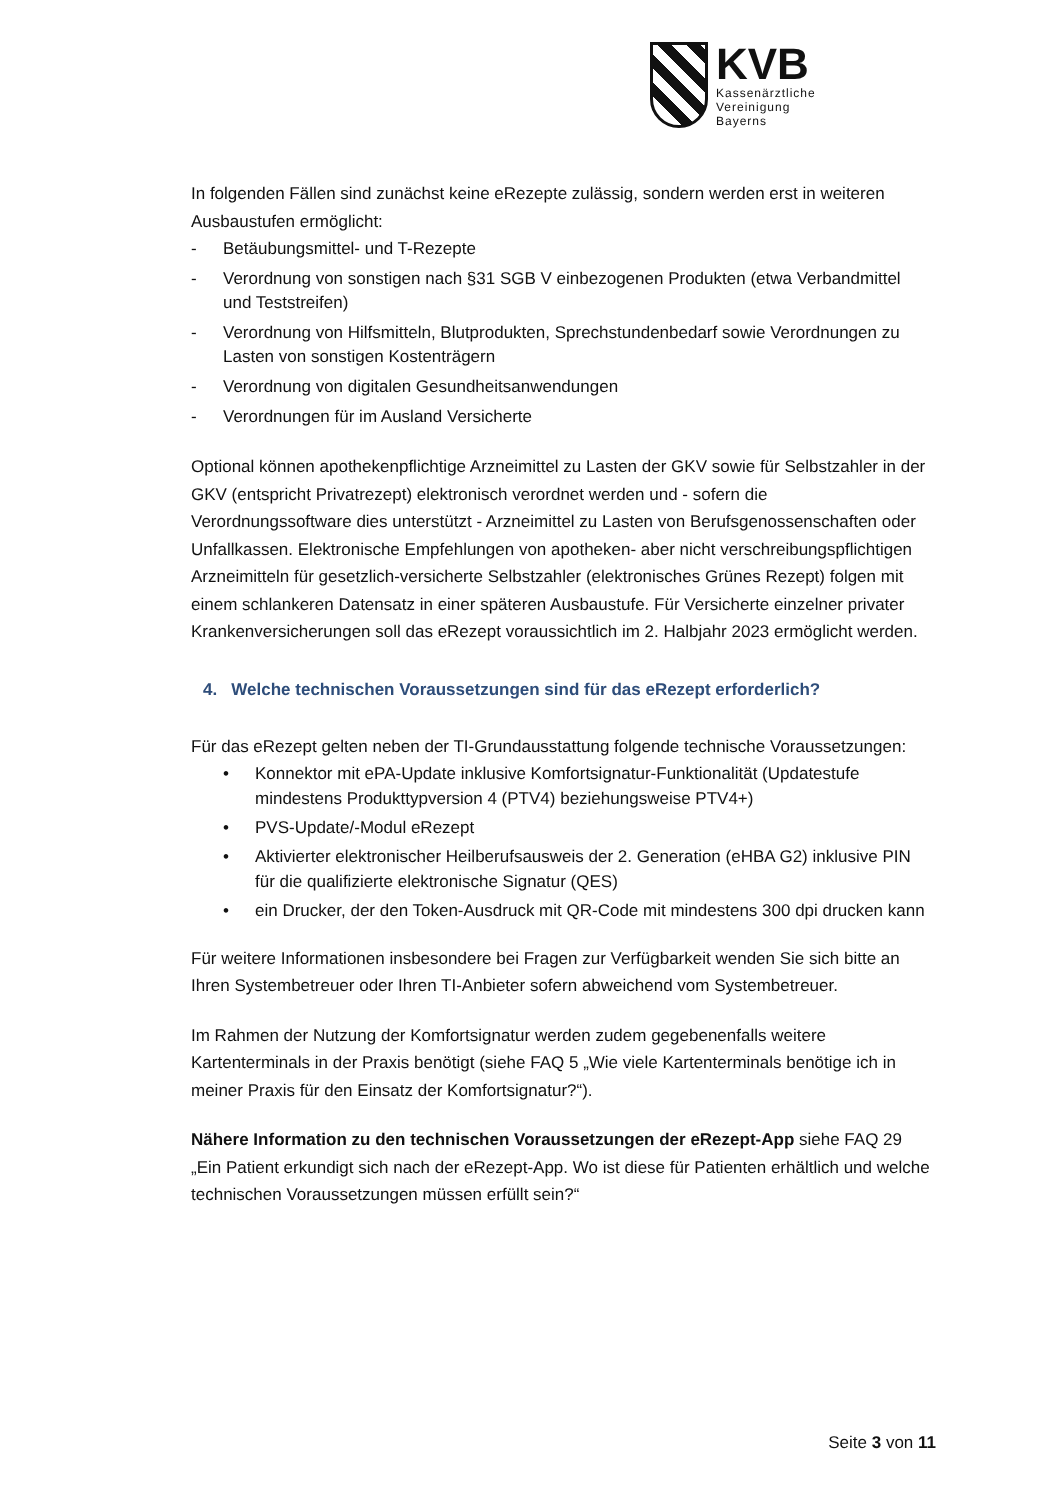KVB
Kassenärztliche
Vereinigung
Bayerns
In folgenden Fällen sind zunächst keine eRezepte zulässig, sondern werden erst in weiteren Ausbaustufen ermöglicht:
- Betäubungsmittel- und T-Rezepte
- Verordnung von sonstigen nach §31 SGB V einbezogenen Produkten (etwa Verbandmittel und Teststreifen)
- Verordnung von Hilfsmitteln, Blutprodukten, Sprechstundenbedarf sowie Verordnungen zu Lasten von sonstigen Kostenträgern
- Verordnung von digitalen Gesundheitsanwendungen
- Verordnungen für im Ausland Versicherte
Optional können apothekenpflichtige Arzneimittel zu Lasten der GKV sowie für Selbstzahler in der GKV (entspricht Privatrezept) elektronisch verordnet werden und - sofern die Verordnungssoftware dies unterstützt - Arzneimittel zu Lasten von Berufsgenossenschaften oder Unfallkassen. Elektronische Empfehlungen von apotheken- aber nicht verschreibungspflichtigen Arzneimitteln für gesetzlich-versicherte Selbstzahler (elektronisches Grünes Rezept) folgen mit einem schlankeren Datensatz in einer späteren Ausbaustufe. Für Versicherte einzelner privater Krankenversicherungen soll das eRezept voraussichtlich im 2. Halbjahr 2023 ermöglicht werden.
4. Welche technischen Voraussetzungen sind für das eRezept erforderlich?
Für das eRezept gelten neben der TI-Grundausstattung folgende technische Voraussetzungen:
• Konnektor mit ePA-Update inklusive Komfortsignatur-Funktionalität (Updatestufe mindestens Produkttypversion 4 (PTV4) beziehungsweise PTV4+)
• PVS-Update/-Modul eRezept
• Aktivierter elektronischer Heilberufsausweis der 2. Generation (eHBA G2) inklusive PIN für die qualifizierte elektronische Signatur (QES)
• ein Drucker, der den Token-Ausdruck mit QR-Code mit mindestens 300 dpi drucken kann
Für weitere Informationen insbesondere bei Fragen zur Verfügbarkeit wenden Sie sich bitte an Ihren Systembetreuer oder Ihren TI-Anbieter sofern abweichend vom Systembetreuer.
Im Rahmen der Nutzung der Komfortsignatur werden zudem gegebenenfalls weitere Kartenterminals in der Praxis benötigt (siehe FAQ 5 „Wie viele Kartenterminals benötige ich in meiner Praxis für den Einsatz der Komfortsignatur?“).
Nähere Information zu den technischen Voraussetzungen der eRezept-App siehe FAQ 29 „Ein Patient erkundigt sich nach der eRezept-App. Wo ist diese für Patienten erhältlich und welche technischen Voraussetzungen müssen erfüllt sein?“
Seite 3 von 11